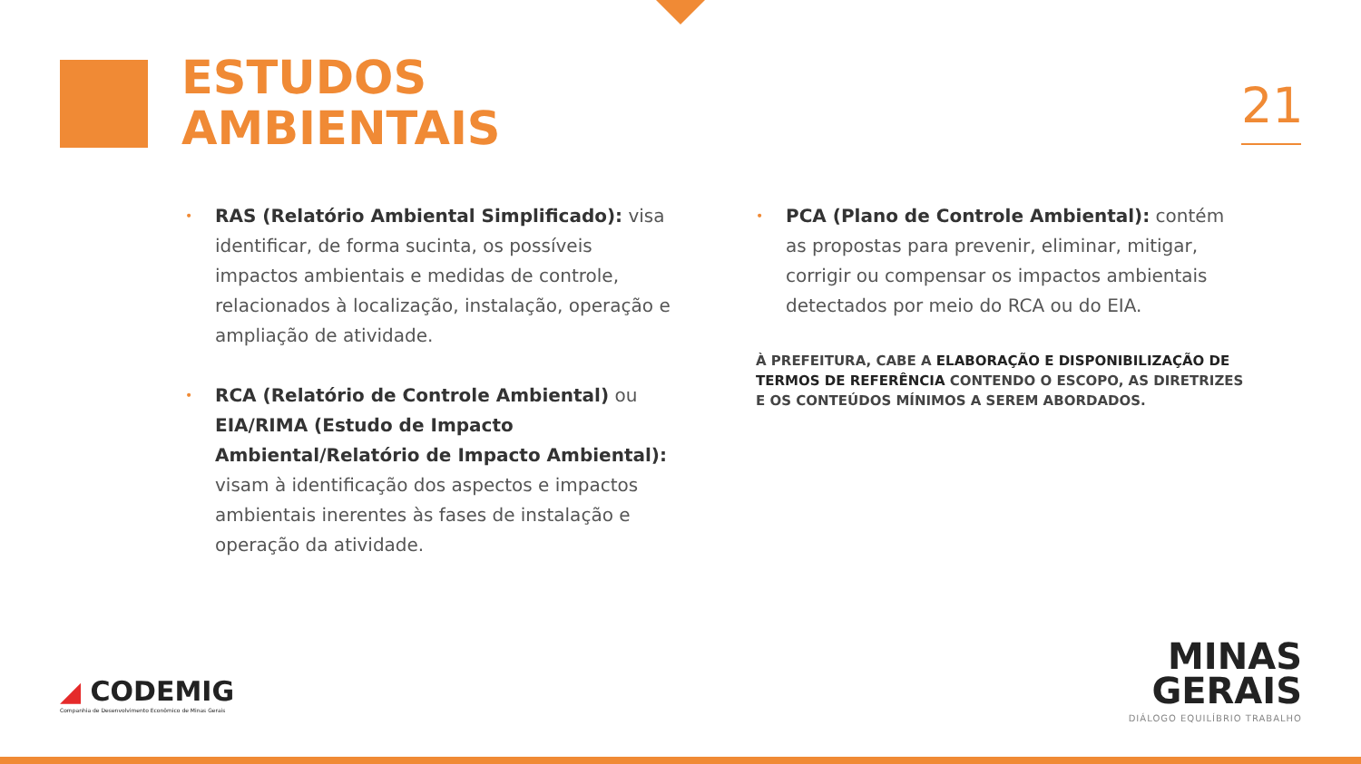ESTUDOS
AMBIENTAIS
21
• RAS (Relatório Ambiental Simplificado): visa identificar, de forma sucinta, os possíveis impactos ambientais e medidas de controle, relacionados à localização, instalação, operação e ampliação de atividade.
• RCA (Relatório de Controle Ambiental) ou EIA/RIMA (Estudo de Impacto Ambiental/Relatório de Impacto Ambiental): visam à identificação dos aspectos e impactos ambientais inerentes às fases de instalação e operação da atividade.
• PCA (Plano de Controle Ambiental): contém as propostas para prevenir, eliminar, mitigar, corrigir ou compensar os impactos ambientais detectados por meio do RCA ou do EIA.
À PREFEITURA, CABE A ELABORAÇÃO E DISPONIBILIZAÇÃO DE TERMOS DE REFERÊNCIA CONTENDO O ESCOPO, AS DIRETRIZES E OS CONTEÚDOS MÍNIMOS A SEREM ABORDADOS.
◢ CODEMIG
Companhia de Desenvolvimento Econômico de Minas Gerais
MINAS
GERAIS
DIÁLOGO EQUILÍBRIO TRABALHO